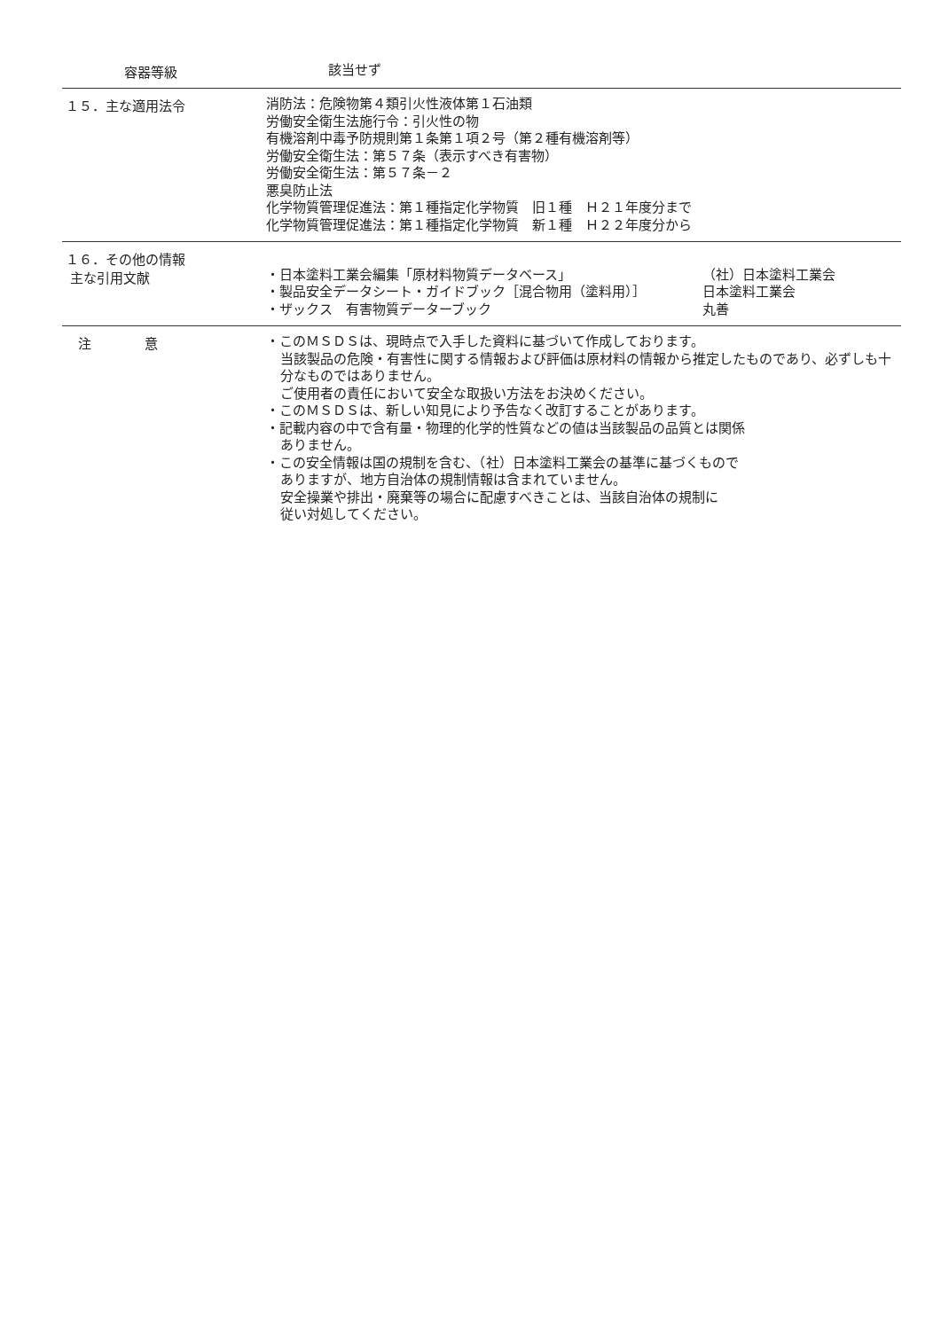容器等級
該当せず
１５．主な適用法令
消防法：危険物第４類引火性液体第１石油類
労働安全衛生法施行令：引火性の物
有機溶剤中毒予防規則第１条第１項２号（第２種有機溶剤等）
労働安全衛生法：第５７条（表示すべき有害物）
労働安全衛生法：第５７条－２
悪臭防止法
化学物質管理促進法：第１種指定化学物質　旧１種　Ｈ２１年度分まで
化学物質管理促進法：第１種指定化学物質　新１種　Ｈ２２年度分から
１６．その他の情報
主な引用文献
・日本塗料工業会編集「原材料物質データベース」 （社）日本塗料工業会
・製品安全データシート・ガイドブック［混合物用（塗料用）］ 日本塗料工業会
・ザックス　有害物質データーブック 丸善
注　　　　意
・このＭＳＤＳは、現時点で入手した資料に基づいて作成しております。
当該製品の危険・有害性に関する情報および評価は原材料の情報から推定したものであり、必ずしも十分なものではありません。
ご使用者の責任において安全な取扱い方法をお決めください。
・このＭＳＤＳは、新しい知見により予告なく改訂することがあります。
・記載内容の中で含有量・物理的化学的性質などの値は当該製品の品質とは関係
ありません。
・この安全情報は国の規制を含む、（社）日本塗料工業会の基準に基づくもので
ありますが、地方自治体の規制情報は含まれていません。
安全操業や排出・廃棄等の場合に配慮すべきことは、当該自治体の規制に
従い対処してください。